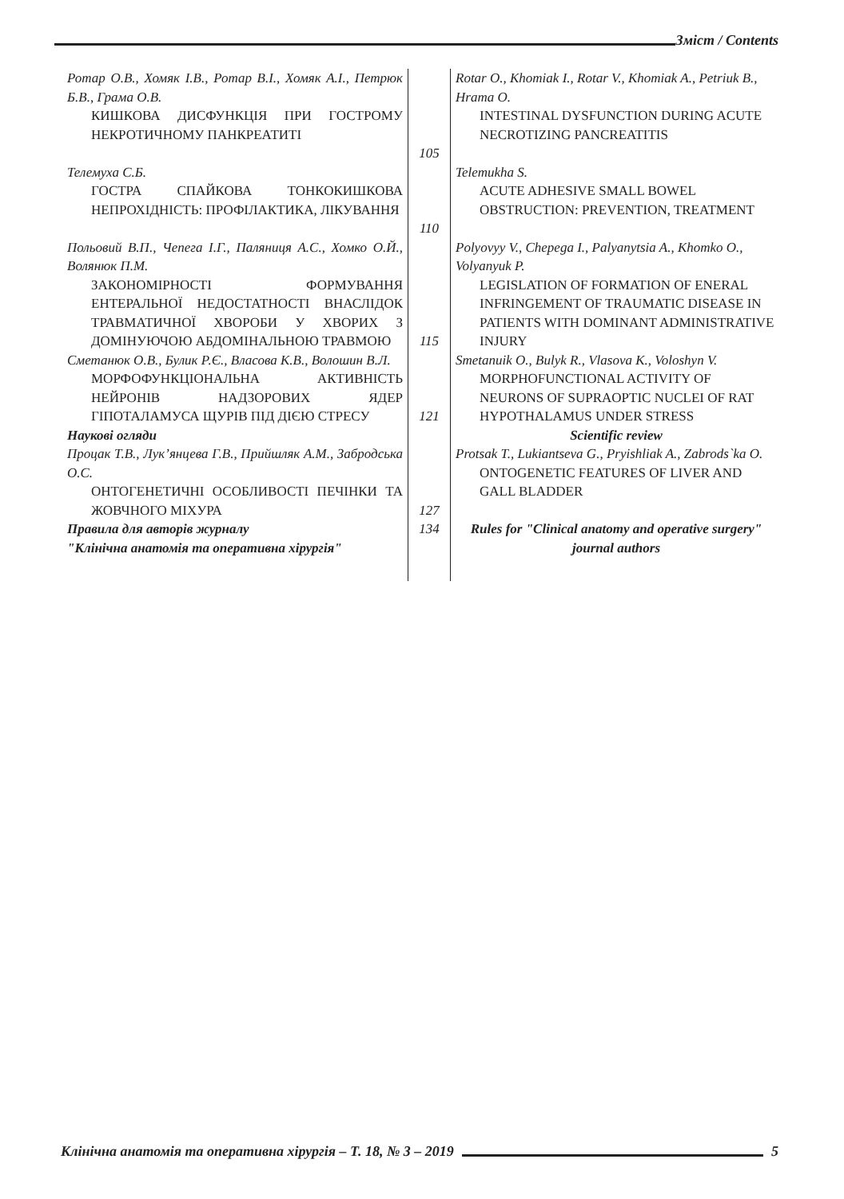Зміст / Contents
| Ротар О.В., Хомяк І.В., Ротар В.І., Хомяк А.І., Петрюк Б.В., Грама О.В. КИШКОВА ДИСФУНКЦІЯ ПРИ ГОСТРОМУ НЕКРОТИЧНОМУ ПАНКРЕАТИТІ | 105 | Rotar O., Khomiak I., Rotar V., Khomiak A., Petriuk B., Hrama O. INTESTINAL DYSFUNCTION DURING ACUTE NECROTIZING PANCREATITIS |
| Телемуха С.Б. ГОСТРА СПАЙКОВА ТОНКОКИШКОВА НЕПРОХІДНІСТЬ: ПРОФІЛАКТИКА, ЛІКУВАННЯ | 110 | Telemukha S. ACUTE ADHESIVE SMALL BOWEL OBSTRUCTION: PREVENTION, TREATMENT |
| Польовий В.П., Чепега І.Г., Паляниця А.С., Хомко О.Й., Волянюк П.М. ЗАКОНОМІРНОСТІ ФОРМУВАННЯ ЕНТЕРАЛЬНОЇ НЕДОСТАТНОСТІ ВНАСЛІДОК ТРАВМАТИЧНОЇ ХВОРОБИ У ХВОРИХ З ДОМІНУЮЧОЮ АБДОМІНАЛЬНОЮ ТРАВМОЮ | 115 | Polyovyy V., Chepega I., Palyanytsia A., Khomko O., Volyanyuk P. LEGISLATION OF FORMATION OF ENERAL INFRINGEMENT OF TRAUMATIC DISEASE IN PATIENTS WITH DOMINANT ADMINISTRATIVE INJURY |
| Сметанюк О.В., Булик Р.Є., Власова К.В., Волошин В.Л. МОРФОФУНКЦІОНАЛЬНА АКТИВНІСТЬ НЕЙРОНІВ НАДЗОРОВИХ ЯДЕР ГІПОТАЛАМУСА ЩУРІВ ПІД ДІЄЮ СТРЕСУ | 121 | Smetanuik O., Bulyk R., Vlasova K., Voloshyn V. MORPHOFUNCTIONAL ACTIVITY OF NEURONS OF SUPRAOPTIC NUCLEI OF RAT HYPOTHALAMUS UNDER STRESS |
| Наукові огляди | | Scientific review |
| Процак Т.В., Лук’янцева Г.В., Прийшляк А.М., Забродська О.С. ОНТОГЕНЕТИЧНІ ОСОБЛИВОСТІ ПЕЧІНКИ ТА ЖОВЧНОГО МІХУРА | 127 | Protsak T., Lukiantseva G., Pryishliak A., Zabrods`ka O. ONTOGENETIC FEATURES OF LIVER AND GALL BLADDER |
| Правила для авторів журналу "Клінічна анатомія та оперативна хірургія" | 134 | Rules for "Clinical anatomy and operative surgery" journal authors |
Клінічна анатомія та оперативна хірургія – Т. 18, № 3 – 2019
5